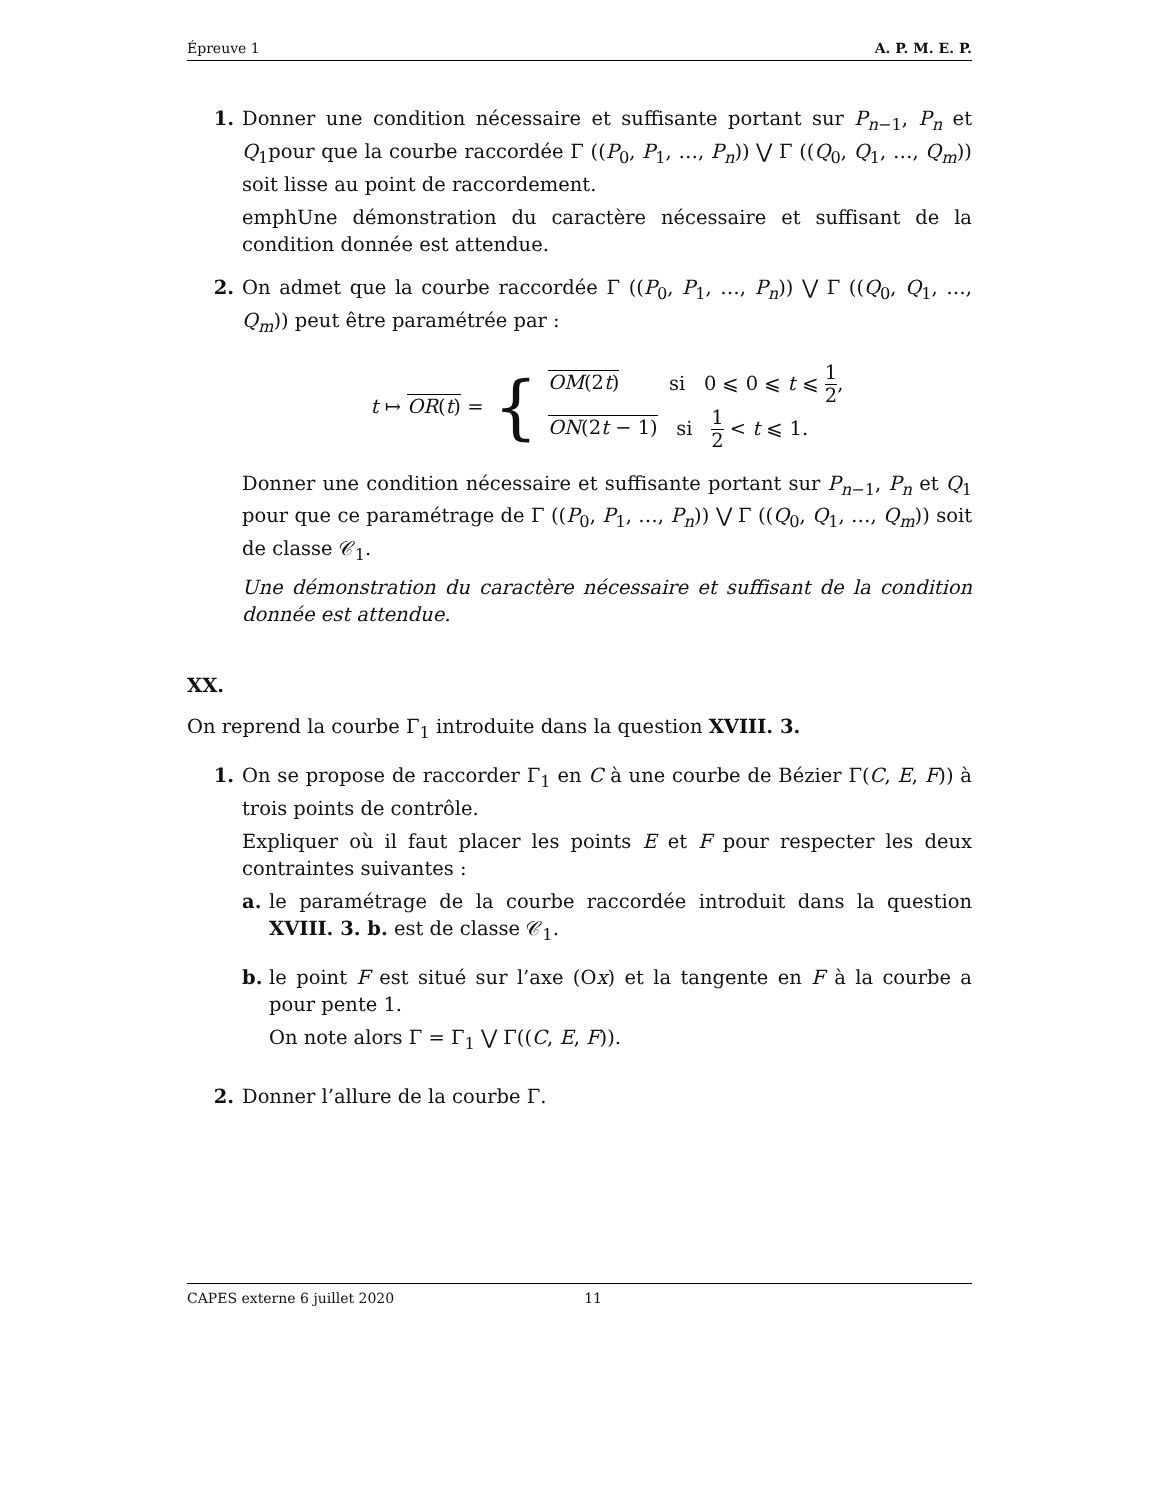Épreuve 1 A. P. M. E. P.
1. Donner une condition nécessaire et suffisante portant sur P<sub>n−1</sub>, P<sub>n</sub> et Q<sub>1</sub>pour que la courbe raccordée Γ ((P<sub>0</sub>, P<sub>1</sub>, …, P<sub>n</sub>)) ⋁ Γ ((Q<sub>0</sub>, Q<sub>1</sub>, …, Q<sub>m</sub>)) soit lisse au point de raccordement.
emphUne démonstration du caractère nécessaire et suffisant de la condition donnée est attendue.
2. On admet que la courbe raccordée Γ ((P<sub>0</sub>, P<sub>1</sub>, …, P<sub>n</sub>)) ⋁ Γ ((Q<sub>0</sub>, Q<sub>1</sub>, …, Q<sub>m</sub>)) peut être paramétrée par :
t ↦ OR(t) = { OM(2t) si 0 ⩽ 0 ⩽ t ⩽ 1 2,
ON(2t − 1) si 1 2 < t ⩽ 1.
Donner une condition nécessaire et suffisante portant sur P<sub>n−1</sub>, P<sub>n</sub> et Q<sub>1</sub> pour que ce paramétrage de Γ ((P<sub>0</sub>, P<sub>1</sub>, …, P<sub>n</sub>)) ⋁ Γ ((Q<sub>0</sub>, Q<sub>1</sub>, …, Q<sub>m</sub>)) soit de classe 𝒞<sub>1</sub>.
Une démonstration du caractère nécessaire et suffisant de la condition donnée est attendue.
XX.
On reprend la courbe Γ<sub>1</sub> introduite dans la question XVIII. 3.
1. On se propose de raccorder Γ<sub>1</sub> en C à une courbe de Bézier Γ(C, E, F)) à trois points de contrôle.
Expliquer où il faut placer les points E et F pour respecter les deux contraintes suivantes :
a. le paramétrage de la courbe raccordée introduit dans la question XVIII. 3. b. est de classe 𝒞<sub>1</sub>.
b. le point F est situé sur l’axe (Ox) et la tangente en F à la courbe a pour pente 1.
On note alors Γ = Γ<sub>1</sub> ⋁ Γ((C, E, F)).
2. Donner l’allure de la courbe Γ.
CAPES externe 6 juillet 2020 11